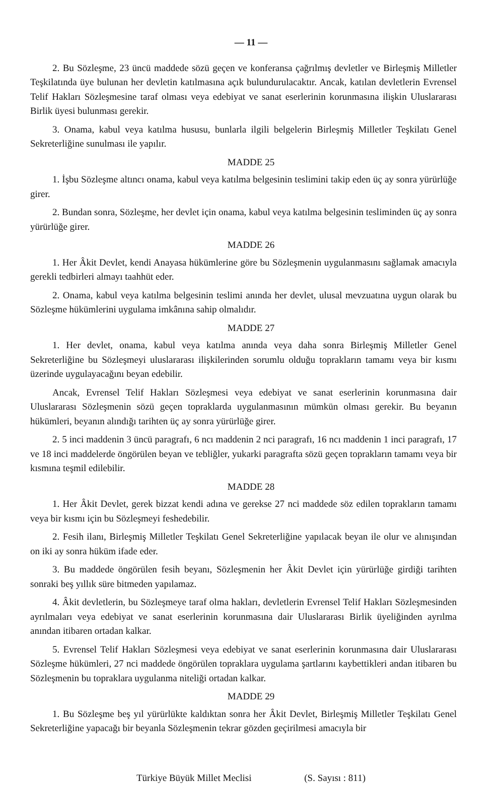— 11 —
2. Bu Sözleşme, 23 üncü maddede sözü geçen ve konferansa çağrılmış devletler ve Birleşmiş Milletler Teşkilatında üye bulunan her devletin katılmasına açık bulundurulacaktır. Ancak, katılan devletlerin Evrensel Telif Hakları Sözleşmesine taraf olması veya edebiyat ve sanat eserlerinin korunmasına ilişkin Uluslararası Birlik üyesi bulunması gerekir.
3. Onama, kabul veya katılma hususu, bunlarla ilgili belgelerin Birleşmiş Milletler Teşkilatı Genel Sekreterliğine sunulması ile yapılır.
MADDE 25
1. İşbu Sözleşme altıncı onama, kabul veya katılma belgesinin teslimini takip eden üç ay sonra yürürlüğe girer.
2. Bundan sonra, Sözleşme, her devlet için onama, kabul veya katılma belgesinin tesliminden üç ay sonra yürürlüğe girer.
MADDE 26
1. Her Âkit Devlet, kendi Anayasa hükümlerine göre bu Sözleşmenin uygulanmasını sağlamak amacıyla gerekli tedbirleri almayı taahhüt eder.
2. Onama, kabul veya katılma belgesinin teslimi anında her devlet, ulusal mevzuatına uygun olarak bu Sözleşme hükümlerini uygulama imkânına sahip olmalıdır.
MADDE 27
1. Her devlet, onama, kabul veya katılma anında veya daha sonra Birleşmiş Milletler Genel Sekreterliğine bu Sözleşmeyi uluslararası ilişkilerinden sorumlu olduğu toprakların tamamı veya bir kısmı üzerinde uygulayacağını beyan edebilir.
Ancak, Evrensel Telif Hakları Sözleşmesi veya edebiyat ve sanat eserlerinin korunmasına dair Uluslararası Sözleşmenin sözü geçen topraklarda uygulanmasının mümkün olması gerekir. Bu beyanın hükümleri, beyanın alındığı tarihten üç ay sonra yürürlüğe girer.
2. 5 inci maddenin 3 üncü paragrafı, 6 ncı maddenin 2 nci paragrafı, 16 ncı maddenin 1 inci paragrafı, 17 ve 18 inci maddelerde öngörülen beyan ve tebliğler, yukarki paragrafta sözü geçen toprakların tamamı veya bir kısmına teşmil edilebilir.
MADDE 28
1. Her Âkit Devlet, gerek bizzat kendi adına ve gerekse 27 nci maddede söz edilen toprakların tamamı veya bir kısmı için bu Sözleşmeyi feshedebilir.
2. Fesih ilanı, Birleşmiş Milletler Teşkilatı Genel Sekreterliğine yapılacak beyan ile olur ve alınışından on iki ay sonra hüküm ifade eder.
3. Bu maddede öngörülen fesih beyanı, Sözleşmenin her Âkit Devlet için yürürlüğe girdiği tarihten sonraki beş yıllık süre bitmeden yapılamaz.
4. Âkit devletlerin, bu Sözleşmeye taraf olma hakları, devletlerin Evrensel Telif Hakları Sözleşmesinden ayrılmaları veya edebiyat ve sanat eserlerinin korunmasına dair Uluslararası Birlik üyeliğinden ayrılma anından itibaren ortadan kalkar.
5. Evrensel Telif Hakları Sözleşmesi veya edebiyat ve sanat eserlerinin korunmasına dair Uluslararası Sözleşme hükümleri, 27 nci maddede öngörülen topraklara uygulama şartlarını kaybettikleri andan itibaren bu Sözleşmenin bu topraklara uygulanma niteliği ortadan kalkar.
MADDE 29
1. Bu Sözleşme beş yıl yürürlükte kaldıktan sonra her Âkit Devlet, Birleşmiş Milletler Teşkilatı Genel Sekreterliğine yapacağı bir beyanla Sözleşmenin tekrar gözden geçirilmesi amacıyla bir
Türkiye Büyük Millet Meclisi (S. Sayısı : 811)